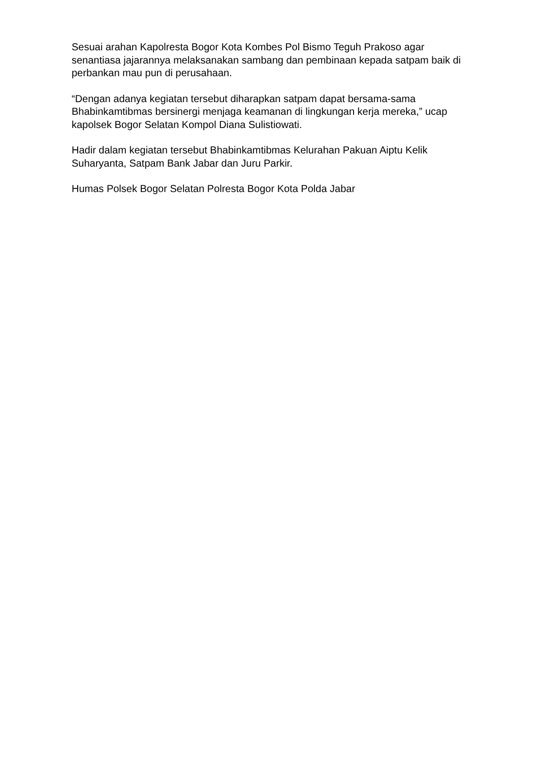Sesuai arahan Kapolresta Bogor Kota Kombes Pol Bismo Teguh Prakoso agar senantiasa jajarannya melaksanakan sambang dan pembinaan kepada satpam baik di perbankan mau pun di perusahaan.
“Dengan adanya kegiatan tersebut diharapkan satpam dapat bersama-sama Bhabinkamtibmas bersinergi menjaga keamanan di lingkungan kerja mereka,” ucap kapolsek Bogor Selatan Kompol Diana Sulistiowati.
Hadir dalam kegiatan tersebut Bhabinkamtibmas Kelurahan Pakuan Aiptu Kelik Suharyanta, Satpam Bank Jabar dan Juru Parkir.
Humas Polsek Bogor Selatan Polresta Bogor Kota Polda Jabar